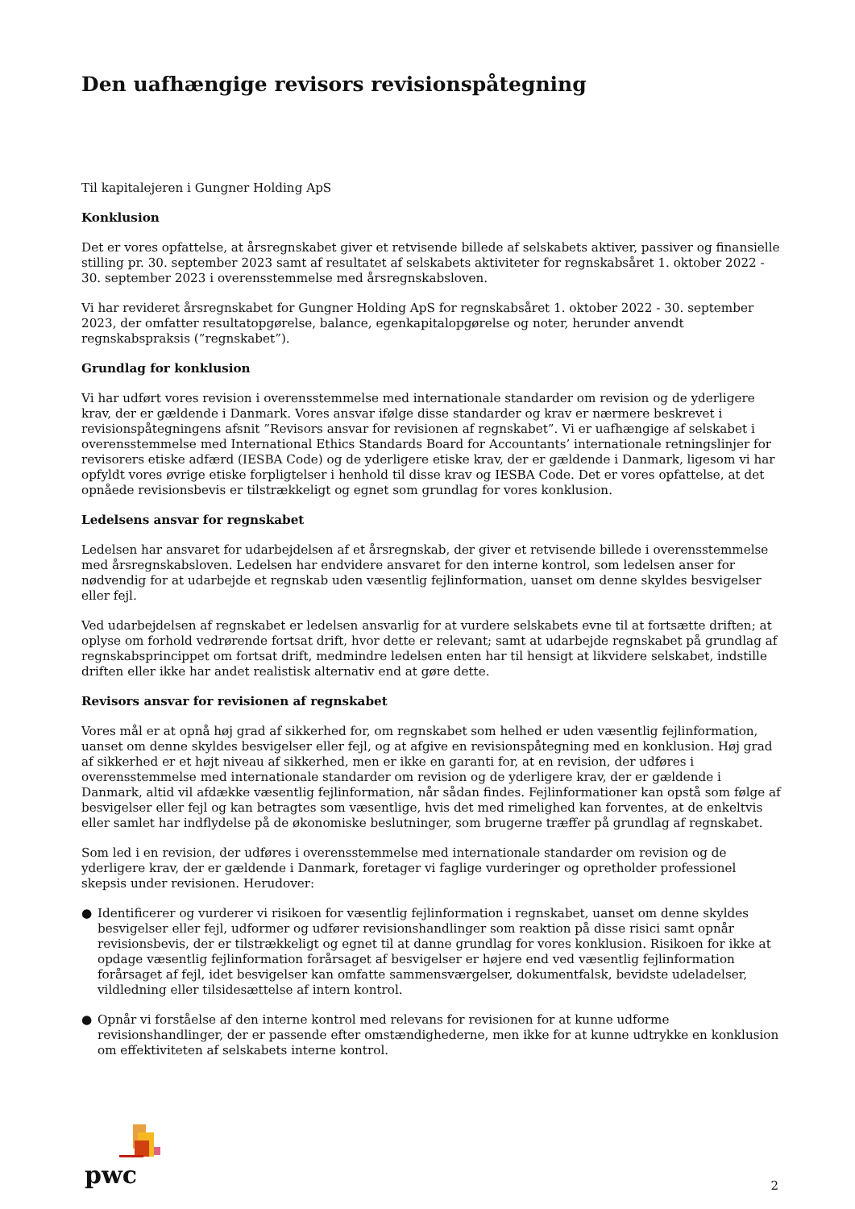Den uafhængige revisors revisionspåtegning
Til kapitalejeren i Gungner Holding ApS
Konklusion
Det er vores opfattelse, at årsregnskabet giver et retvisende billede af selskabets aktiver, passiver og finansielle stilling pr. 30. september 2023 samt af resultatet af selskabets aktiviteter for regnskabsåret 1. oktober 2022 - 30. september 2023 i overensstemmelse med årsregnskabsloven.
Vi har revideret årsregnskabet for Gungner Holding ApS for regnskabsåret 1. oktober 2022 - 30. september 2023, der omfatter resultatopgørelse, balance, egenkapitalopgørelse og noter, herunder anvendt regnskabspraksis (”regnskabet”).
Grundlag for konklusion
Vi har udført vores revision i overensstemmelse med internationale standarder om revision og de yderligere krav, der er gældende i Danmark. Vores ansvar ifølge disse standarder og krav er nærmere beskrevet i revisionspåtegningens afsnit ”Revisors ansvar for revisionen af regnskabet”. Vi er uafhængige af selskabet i overensstemmelse med International Ethics Standards Board for Accountants’ internationale retningslinjer for revisorers etiske adfærd (IESBA Code) og de yderligere etiske krav, der er gældende i Danmark, ligesom vi har opfyldt vores øvrige etiske forpligtelser i henhold til disse krav og IESBA Code. Det er vores opfattelse, at det opnåede revisionsbevis er tilstrækkeligt og egnet som grundlag for vores konklusion.
Ledelsens ansvar for regnskabet
Ledelsen har ansvaret for udarbejdelsen af et årsregnskab, der giver et retvisende billede i overensstemmelse med årsregnskabsloven. Ledelsen har endvidere ansvaret for den interne kontrol, som ledelsen anser for nødvendig for at udarbejde et regnskab uden væsentlig fejlinformation, uanset om denne skyldes besvigelser eller fejl.
Ved udarbejdelsen af regnskabet er ledelsen ansvarlig for at vurdere selskabets evne til at fortsætte driften; at oplyse om forhold vedrørende fortsat drift, hvor dette er relevant; samt at udarbejde regnskabet på grundlag af regnskabsprincippet om fortsat drift, medmindre ledelsen enten har til hensigt at likvidere selskabet, indstille driften eller ikke har andet realistisk alternativ end at gøre dette.
Revisors ansvar for revisionen af regnskabet
Vores mål er at opnå høj grad af sikkerhed for, om regnskabet som helhed er uden væsentlig fejlinformation, uanset om denne skyldes besvigelser eller fejl, og at afgive en revisionspåtegning med en konklusion. Høj grad af sikkerhed er et højt niveau af sikkerhed, men er ikke en garanti for, at en revision, der udføres i overensstemmelse med internationale standarder om revision og de yderligere krav, der er gældende i Danmark, altid vil afdække væsentlig fejlinformation, når sådan findes. Fejlinformationer kan opstå som følge af besvigelser eller fejl og kan betragtes som væsentlige, hvis det med rimelighed kan forventes, at de enkeltvis eller samlet har indflydelse på de økonomiske beslutninger, som brugerne træffer på grundlag af regnskabet.
Som led i en revision, der udføres i overensstemmelse med internationale standarder om revision og de yderligere krav, der er gældende i Danmark, foretager vi faglige vurderinger og opretholder professionel skepsis under revisionen. Herudover:
● Identificerer og vurderer vi risikoen for væsentlig fejlinformation i regnskabet, uanset om denne skyldes besvigelser eller fejl, udformer og udfører revisionshandlinger som reaktion på disse risici samt opnår revisionsbevis, der er tilstrækkeligt og egnet til at danne grundlag for vores konklusion. Risikoen for ikke at opdage væsentlig fejlinformation forårsaget af besvigelser er højere end ved væsentlig fejlinformation forårsaget af fejl, idet besvigelser kan omfatte sammensværgelser, dokumentfalsk, bevidste udeladelser, vildledning eller tilsidesættelse af intern kontrol.
● Opnår vi forståelse af den interne kontrol med relevans for revisionen for at kunne udforme revisionshandlinger, der er passende efter omstændighederne, men ikke for at kunne udtrykke en konklusion om effektiviteten af selskabets interne kontrol.
pwc 2